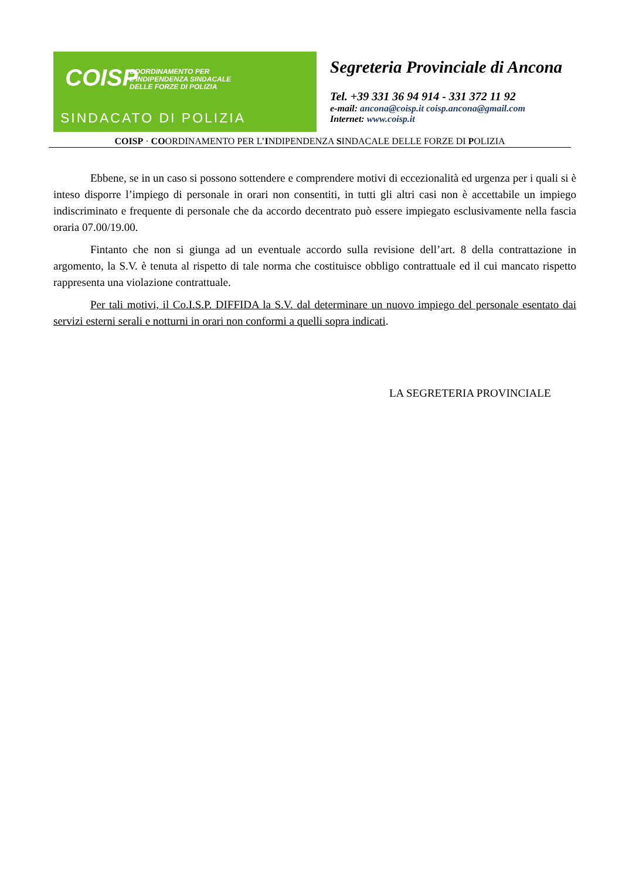COISP
COORDINAMENTO PER
L'INDIPENDENZA SINDACALE
DELLE FORZE DI POLIZIA
SINDACATO DI POLIZIA
Segreteria Provinciale di Ancona
Tel. +39 331 36 94 914 - 331 372 11 92
e-mail: ancona@coisp.it coisp.ancona@gmail.com
Internet: www.coisp.it
COISP · COORDINAMENTO PER L’INDIPENDENZA SINDACALE DELLE FORZE DI POLIZIA
Ebbene, se in un caso si possono sottendere e comprendere motivi di eccezionalità ed urgenza per i quali si è inteso disporre l’impiego di personale in orari non consentiti, in tutti gli altri casi non è accettabile un impiego indiscriminato e frequente di personale che da accordo decentrato può essere impiegato esclusivamente nella fascia oraria 07.00/19.00.
Fintanto che non si giunga ad un eventuale accordo sulla revisione dell’art. 8 della contrattazione in argomento, la S.V. è tenuta al rispetto di tale norma che costituisce obbligo contrattuale ed il cui mancato rispetto rappresenta una violazione contrattuale.
Per tali motivi, il Co.I.S.P. DIFFIDA la S.V. dal determinare un nuovo impiego del personale esentato dai servizi esterni serali e notturni in orari non conformi a quelli sopra indicati.
LA SEGRETERIA PROVINCIALE